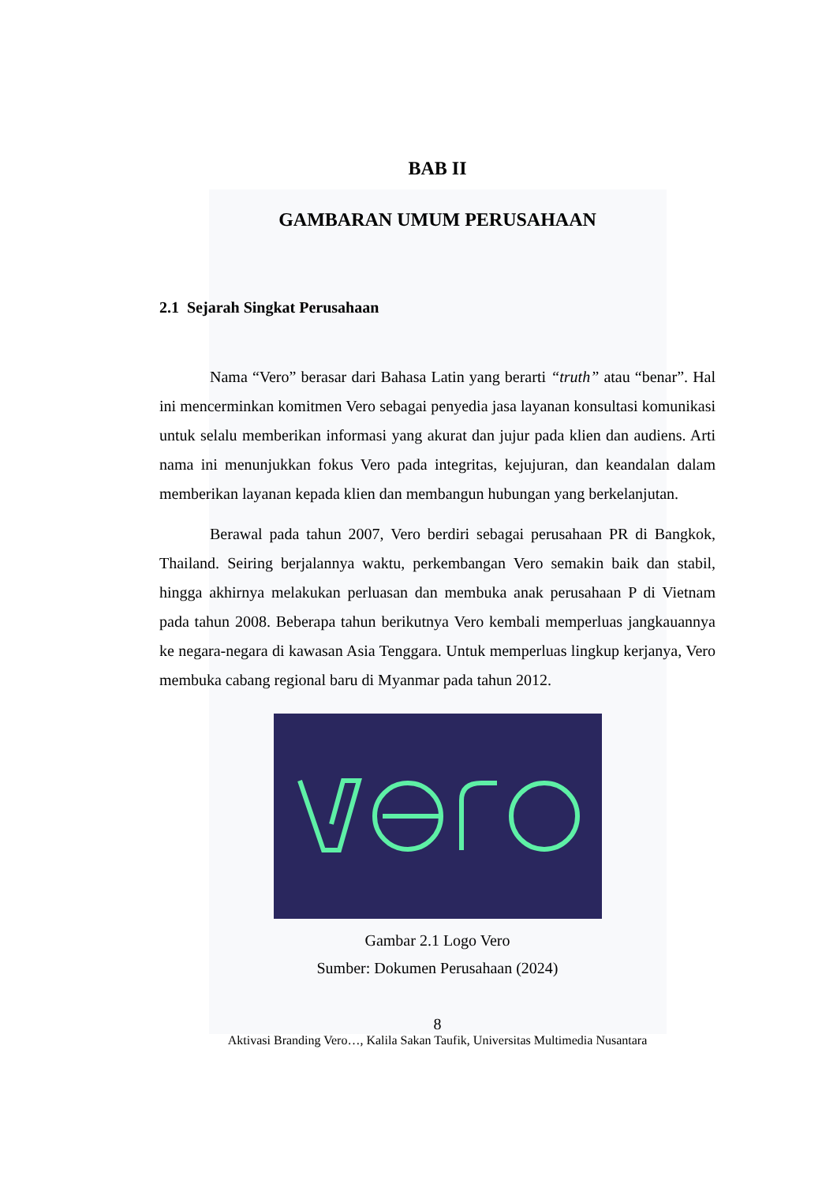BAB II
GAMBARAN UMUM PERUSAHAAN
2.1 Sejarah Singkat Perusahaan
Nama “Vero” berasar dari Bahasa Latin yang berarti “truth” atau “benar”. Hal ini mencerminkan komitmen Vero sebagai penyedia jasa layanan konsultasi komunikasi untuk selalu memberikan informasi yang akurat dan jujur pada klien dan audiens. Arti nama ini menunjukkan fokus Vero pada integritas, kejujuran, dan keandalan dalam memberikan layanan kepada klien dan membangun hubungan yang berkelanjutan.
Berawal pada tahun 2007, Vero berdiri sebagai perusahaan PR di Bangkok, Thailand. Seiring berjalannya waktu, perkembangan Vero semakin baik dan stabil, hingga akhirnya melakukan perluasan dan membuka anak perusahaan P di Vietnam pada tahun 2008. Beberapa tahun berikutnya Vero kembali memperluas jangkauannya ke negara-negara di kawasan Asia Tenggara. Untuk memperluas lingkup kerjanya, Vero membuka cabang regional baru di Myanmar pada tahun 2012.
Gambar 2.1 Logo Vero
Sumber: Dokumen Perusahaan (2024)
8
Aktivasi Branding Vero…, Kalila Sakan Taufik, Universitas Multimedia Nusantara